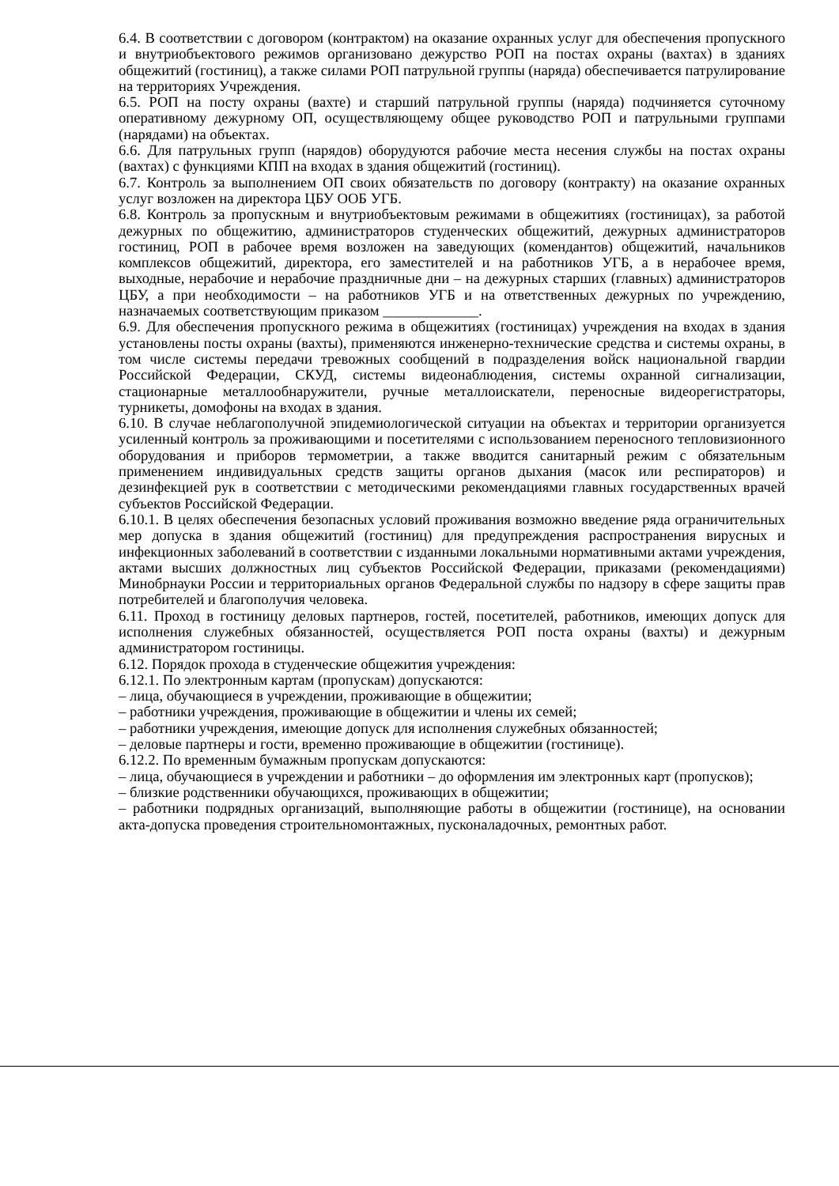6.4. В соответствии с договором (контрактом) на оказание охранных услуг для обеспечения пропускного и внутриобъектового режимов организовано дежурство РОП на постах охраны (вахтах) в зданиях общежитий (гостиниц), а также силами РОП патрульной группы (наряда) обеспечивается патрулирование на территориях Учреждения.
6.5. РОП на посту охраны (вахте) и старший патрульной группы (наряда) подчиняется суточному оперативному дежурному ОП, осуществляющему общее руководство РОП и патрульными группами (нарядами) на объектах.
6.6. Для патрульных групп (нарядов) оборудуются рабочие места несения службы на постах охраны (вахтах) с функциями КПП на входах в здания общежитий (гостиниц).
6.7. Контроль за выполнением ОП своих обязательств по договору (контракту) на оказание охранных услуг возложен на директора ЦБУ ООБ УГБ.
6.8. Контроль за пропускным и внутриобъектовым режимами в общежитиях (гостиницах), за работой дежурных по общежитию, администраторов студенческих общежитий, дежурных администраторов гостиниц, РОП в рабочее время возложен на заведующих (комендантов) общежитий, начальников комплексов общежитий, директора, его заместителей и на работников УГБ, а в нерабочее время, выходные, нерабочие и нерабочие праздничные дни – на дежурных старших (главных) администраторов ЦБУ, а при необходимости – на работников УГБ и на ответственных дежурных по учреждению, назначаемых соответствующим приказом _____________.
6.9. Для обеспечения пропускного режима в общежитиях (гостиницах) учреждения на входах в здания установлены посты охраны (вахты), применяются инженерно-технические средства и системы охраны, в том числе системы передачи тревожных сообщений в подразделения войск национальной гвардии Российской Федерации, СКУД, системы видеонаблюдения, системы охранной сигнализации, стационарные металлообнаружители, ручные металлоискатели, переносные видеорегистраторы, турникеты, домофоны на входах в здания.
6.10. В случае неблагополучной эпидемиологической ситуации на объектах и территории организуется усиленный контроль за проживающими и посетителями с использованием переносного тепловизионного оборудования и приборов термометрии, а также вводится санитарный режим с обязательным применением индивидуальных средств защиты органов дыхания (масок или респираторов) и дезинфекцией рук в соответствии с методическими рекомендациями главных государственных врачей субъектов Российской Федерации.
6.10.1. В целях обеспечения безопасных условий проживания возможно введение ряда ограничительных мер допуска в здания общежитий (гостиниц) для предупреждения распространения вирусных и инфекционных заболеваний в соответствии с изданными локальными нормативными актами учреждения, актами высших должностных лиц субъектов Российской Федерации, приказами (рекомендациями) Минобрнауки России и территориальных органов Федеральной службы по надзору в сфере защиты прав потребителей и благополучия человека.
6.11. Проход в гостиницу деловых партнеров, гостей, посетителей, работников, имеющих допуск для исполнения служебных обязанностей, осуществляется РОП поста охраны (вахты) и дежурным администратором гостиницы.
6.12. Порядок прохода в студенческие общежития учреждения:
6.12.1. По электронным картам (пропускам) допускаются:
– лица, обучающиеся в учреждении, проживающие в общежитии;
– работники учреждения, проживающие в общежитии и члены их семей;
– работники учреждения, имеющие допуск для исполнения служебных обязанностей;
– деловые партнеры и гости, временно проживающие в общежитии (гостинице).
6.12.2. По временным бумажным пропускам допускаются:
– лица, обучающиеся в учреждении и работники – до оформления им электронных карт (пропусков);
– близкие родственники обучающихся, проживающих в общежитии;
– работники подрядных организаций, выполняющие работы в общежитии (гостинице), на основании акта-допуска проведения строительномонтажных, пусконаладочных, ремонтных работ.